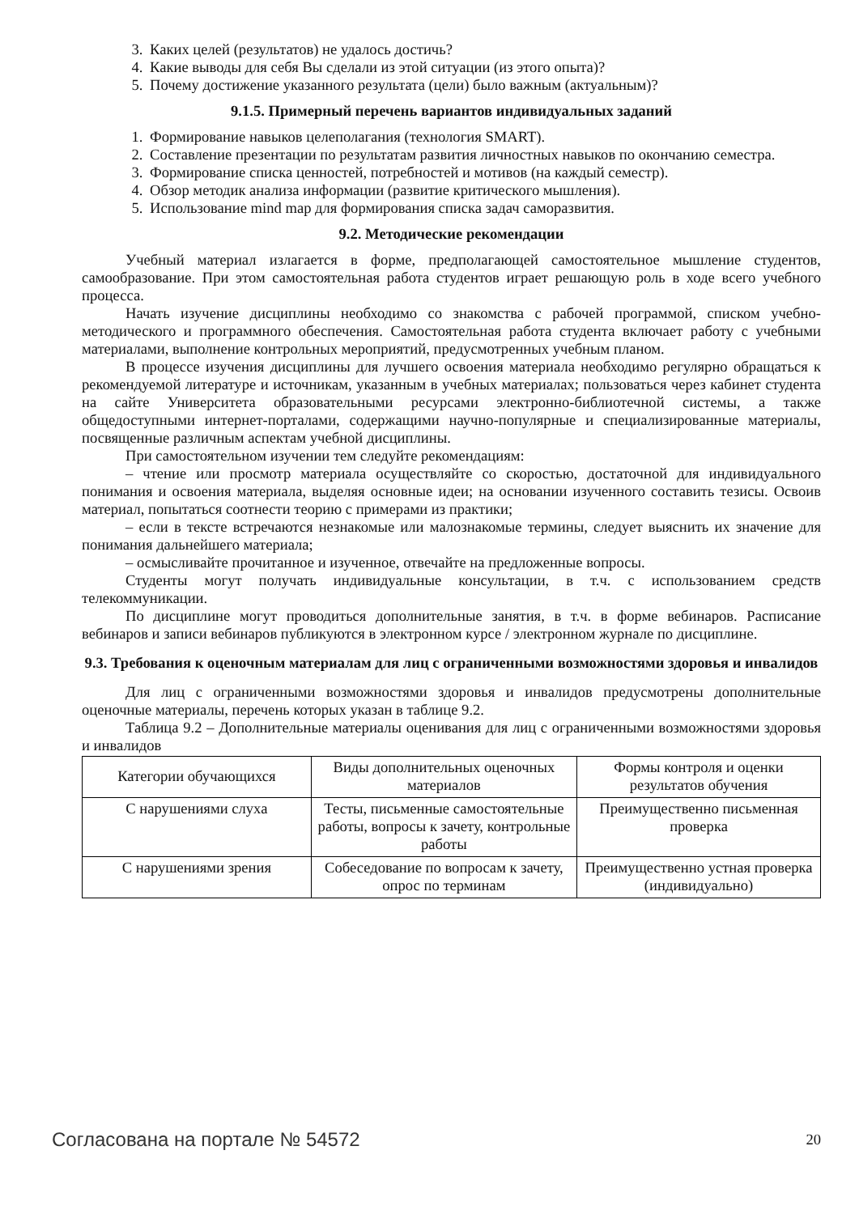3. Каких целей (результатов) не удалось достичь?
4. Какие выводы для себя Вы сделали из этой ситуации (из этого опыта)?
5. Почему достижение указанного результата (цели) было важным (актуальным)?
9.1.5. Примерный перечень вариантов индивидуальных заданий
1. Формирование навыков целеполагания (технология SMART).
2. Составление презентации по результатам развития личностных навыков по окончанию семестра.
3. Формирование списка ценностей, потребностей и мотивов (на каждый семестр).
4. Обзор методик анализа информации (развитие критического мышления).
5. Использование mind map для формирования списка задач саморазвития.
9.2. Методические рекомендации
Учебный материал излагается в форме, предполагающей самостоятельное мышление студентов, самообразование. При этом самостоятельная работа студентов играет решающую роль в ходе всего учебного процесса.
Начать изучение дисциплины необходимо со знакомства с рабочей программой, списком учебно-методического и программного обеспечения. Самостоятельная работа студента включает работу с учебными материалами, выполнение контрольных мероприятий, предусмотренных учебным планом.
В процессе изучения дисциплины для лучшего освоения материала необходимо регулярно обращаться к рекомендуемой литературе и источникам, указанным в учебных материалах; пользоваться через кабинет студента на сайте Университета образовательными ресурсами электронно-библиотечной системы, а также общедоступными интернет-порталами, содержащими научно-популярные и специализированные материалы, посвященные различным аспектам учебной дисциплины.
При самостоятельном изучении тем следуйте рекомендациям:
– чтение или просмотр материала осуществляйте со скоростью, достаточной для индивидуального понимания и освоения материала, выделяя основные идеи; на основании изученного составить тезисы. Освоив материал, попытаться соотнести теорию с примерами из практики;
– если в тексте встречаются незнакомые или малознакомые термины, следует выяснить их значение для понимания дальнейшего материала;
– осмысливайте прочитанное и изученное, отвечайте на предложенные вопросы.
Студенты могут получать индивидуальные консультации, в т.ч. с использованием средств телекоммуникации.
По дисциплине могут проводиться дополнительные занятия, в т.ч. в форме вебинаров. Расписание вебинаров и записи вебинаров публикуются в электронном курсе / электронном журнале по дисциплине.
9.3. Требования к оценочным материалам для лиц с ограниченными возможностями здоровья и инвалидов
Для лиц с ограниченными возможностями здоровья и инвалидов предусмотрены дополнительные оценочные материалы, перечень которых указан в таблице 9.2.
Таблица 9.2 – Дополнительные материалы оценивания для лиц с ограниченными возможностями здоровья и инвалидов
| Категории обучающихся | Виды дополнительных оценочных материалов | Формы контроля и оценки результатов обучения |
| С нарушениями слуха | Тесты, письменные самостоятельные работы, вопросы к зачету, контрольные работы | Преимущественно письменная проверка |
| С нарушениями зрения | Собеседование по вопросам к зачету, опрос по терминам | Преимущественно устная проверка (индивидуально) |
Согласована на портале № 54572 20